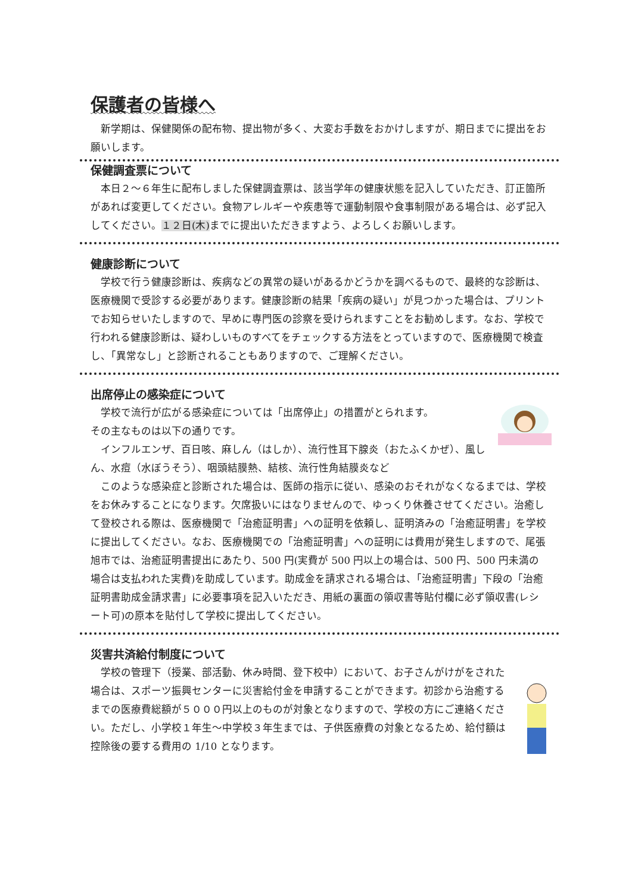保護者の皆様へ
新学期は、保健関係の配布物、提出物が多く、大変お手数をおかけしますが、期日までに提出をお願いします。
保健調査票について
本日２～６年生に配布しました保健調査票は、該当学年の健康状態を記入していただき、訂正箇所があれば変更してください。食物アレルギーや疾患等で運動制限や食事制限がある場合は、必ず記入してください。１２日(木) までに提出いただきますよう、よろしくお願いします。
健康診断について
学校で行う健康診断は、疾病などの異常の疑いがあるかどうかを調べるもので、最終的な診断は、医療機関で受診する必要があります。健康診断の結果「疾病の疑い」が見つかった場合は、プリントでお知らせいたしますので、早めに専門医の診察を受けられますことをお勧めします。なお、学校で行われる健康診断は、疑わしいものすべてをチェックする方法をとっていますので、医療機関で検査し、「異常なし」と診断されることもありますので、ご理解ください。
出席停止の感染症について
学校で流行が広がる感染症については「出席停止」の措置がとられます。
その主なものは以下の通りです。
インフルエンザ、百日咳、麻しん（はしか）、流行性耳下腺炎（おたふくかぜ）、風しん、水痘（水ぼうそう）、咽頭結膜熱、結核、流行性角結膜炎など
このような感染症と診断された場合は、医師の指示に従い、感染のおそれがなくなるまでは、学校をお休みすることになります。欠席扱いにはなりませんので、ゆっくり休養させてください。治癒して登校される際は、医療機関で「治癒証明書」への証明を依頼し、証明済みの「治癒証明書」を学校に提出してください。なお、医療機関での「治癒証明書」への証明には費用が発生しますので、尾張旭市では、治癒証明書提出にあたり、500 円(実費が 500 円以上の場合は、500 円、500 円未満の場合は支払われた実費)を助成しています。助成金を請求される場合は、「治癒証明書」下段の「治癒証明書助成金請求書」に必要事項を記入いただき、用紙の裏面の領収書等貼付欄に必ず領収書(レシート可)の原本を貼付して学校に提出してください。
災害共済給付制度について
学校の管理下（授業、部活動、休み時間、登下校中）において、お子さんがけがをされた場合は、スポーツ振興センターに災害給付金を申請することができます。初診から治癒するまでの医療費総額が５０００円以上のものが対象となりますので、学校の方にご連絡ください。ただし、小学校１年生～中学校３年生までは、子供医療費の対象となるため、給付額は控除後の要する費用の 1/10 となります。